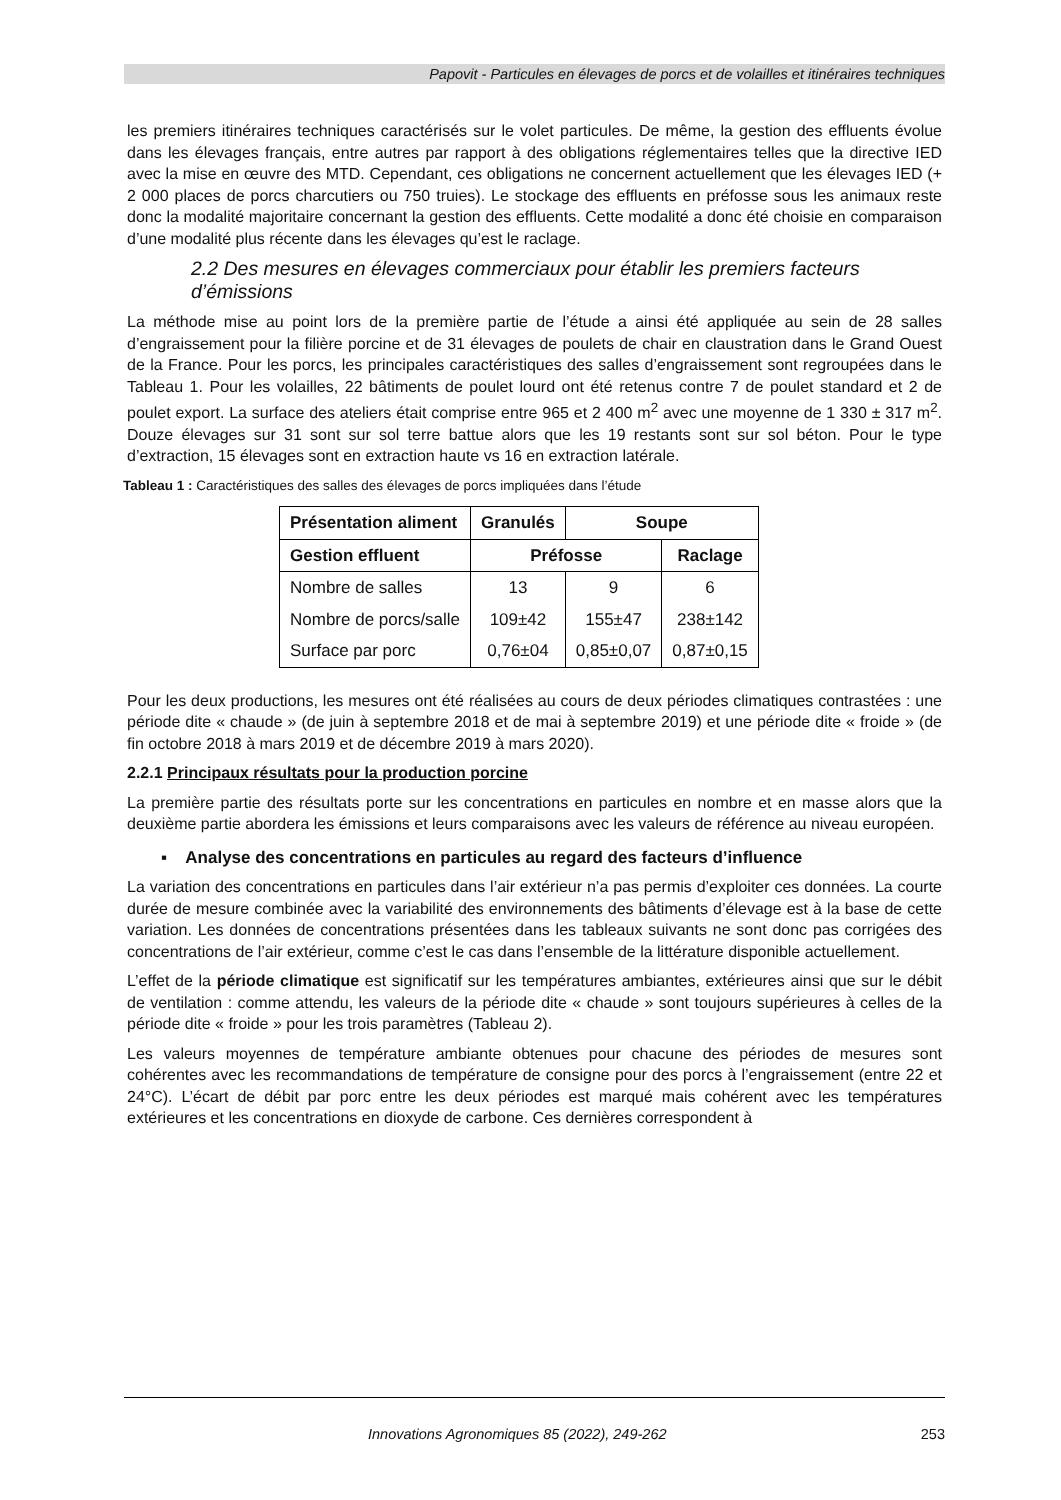Papovit - Particules en élevages de porcs et de volailles et itinéraires techniques
les premiers itinéraires techniques caractérisés sur le volet particules. De même, la gestion des effluents évolue dans les élevages français, entre autres par rapport à des obligations réglementaires telles que la directive IED avec la mise en œuvre des MTD. Cependant, ces obligations ne concernent actuellement que les élevages IED (+ 2 000 places de porcs charcutiers ou 750 truies). Le stockage des effluents en préfosse sous les animaux reste donc la modalité majoritaire concernant la gestion des effluents. Cette modalité a donc été choisie en comparaison d’une modalité plus récente dans les élevages qu’est le raclage.
2.2 Des mesures en élevages commerciaux pour établir les premiers facteurs d’émissions
La méthode mise au point lors de la première partie de l’étude a ainsi été appliquée au sein de 28 salles d’engraissement pour la filière porcine et de 31 élevages de poulets de chair en claustration dans le Grand Ouest de la France. Pour les porcs, les principales caractéristiques des salles d’engraissement sont regroupées dans le Tableau 1. Pour les volailles, 22 bâtiments de poulet lourd ont été retenus contre 7 de poulet standard et 2 de poulet export. La surface des ateliers était comprise entre 965 et 2 400 m<sup>2</sup> avec une moyenne de 1 330 ± 317 m<sup>2</sup>. Douze élevages sur 31 sont sur sol terre battue alors que les 19 restants sont sur sol béton. Pour le type d’extraction, 15 élevages sont en extraction haute vs 16 en extraction latérale.
Tableau 1 : Caractéristiques des salles des élevages de porcs impliquées dans l’étude
| Présentation aliment | Granulés | Soupe | |
| --- | --- | --- | --- |
| Gestion effluent | Préfosse | | Raclage |
| Nombre de salles | 13 | 9 | 6 |
| Nombre de porcs/salle | 109±42 | 155±47 | 238±142 |
| Surface par porc | 0,76±04 | 0,85±0,07 | 0,87±0,15 |
Pour les deux productions, les mesures ont été réalisées au cours de deux périodes climatiques contrastées : une période dite « chaude » (de juin à septembre 2018 et de mai à septembre 2019) et une période dite « froide » (de fin octobre 2018 à mars 2019 et de décembre 2019 à mars 2020).
2.2.1 Principaux résultats pour la production porcine
La première partie des résultats porte sur les concentrations en particules en nombre et en masse alors que la deuxième partie abordera les émissions et leurs comparaisons avec les valeurs de référence au niveau européen.
▪ Analyse des concentrations en particules au regard des facteurs d’influence
La variation des concentrations en particules dans l’air extérieur n’a pas permis d’exploiter ces données. La courte durée de mesure combinée avec la variabilité des environnements des bâtiments d’élevage est à la base de cette variation. Les données de concentrations présentées dans les tableaux suivants ne sont donc pas corrigées des concentrations de l’air extérieur, comme c’est le cas dans l’ensemble de la littérature disponible actuellement.
L’effet de la période climatique est significatif sur les températures ambiantes, extérieures ainsi que sur le débit de ventilation : comme attendu, les valeurs de la période dite « chaude » sont toujours supérieures à celles de la période dite « froide » pour les trois paramètres (Tableau 2).
Les valeurs moyennes de température ambiante obtenues pour chacune des périodes de mesures sont cohérentes avec les recommandations de température de consigne pour des porcs à l’engraissement (entre 22 et 24°C). L’écart de débit par porc entre les deux périodes est marqué mais cohérent avec les températures extérieures et les concentrations en dioxyde de carbone. Ces dernières correspondent à
Innovations Agronomiques 85 (2022), 249-262 253